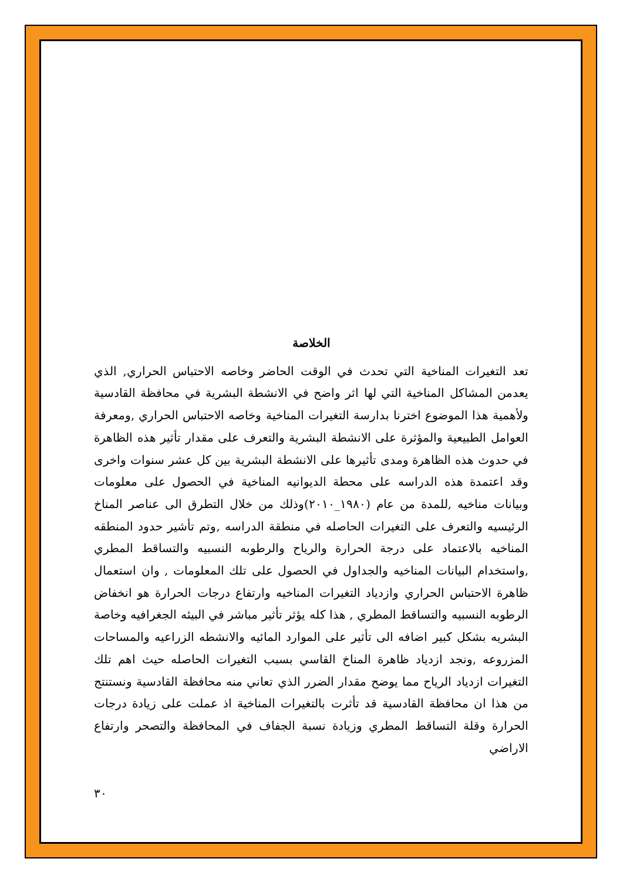الخلاصة
تعد التغيرات المناخية التي تحدث في الوقت الحاضر وخاصه الاحتباس الحراري, الذي يعدمن المشاكل المناخية التي لها اثر واضح في الانشطة البشرية في محافظة القادسية ولأهمية هذا الموضوع اخترنا بدارسة التغيرات المناخية وخاصه الاحتباس الحراري ,ومعرفة العوامل الطبيعية والمؤثرة على الانشطة البشرية والتعرف على مقدار تأثير هذه الظاهرة في حدوث هذه الظاهرة ومدى تأثيرها على الانشطة البشرية بين كل عشر سنوات واخرى وقد اعتمدة هذه الدراسه على محطة الديوانيه المناخية في الحصول على معلومات وبيانات مناخيه ,للمدة من عام (١٩٨٠_٢٠١٠)وذلك من خلال التطرق الى عناصر المناخ الرئيسيه والتعرف على التغيرات الحاصله في منطقة الدراسه ,وتم تأشير حدود المنطقه المناخيه بالاعتماد على درجة الحرارة والرياح والرطوبه النسبيه والتساقط المطري ,واستخدام البيانات المناخيه والجداول في الحصول على تلك المعلومات , وان استعمال ظاهرة الاحتباس الحراري وازدياد التغيرات المناخيه وارتفاع درجات الحرارة هو انخفاض الرطوبه النسبيه والتساقط المطري , هذا كله يؤثر تأثير مباشر في البيئه الجغرافيه وخاصة البشريه بشكل كبير اضافه الى تأثير على الموارد المائيه والانشطه الزراعيه والمساحات المزروعه ,ونجد ازدياد ظاهرة المناخ القاسي بسبب التغيرات الحاصله حيث اهم تلك التغيرات ازدياد الرياح مما يوضح مقدار الضرر الذي تعاني منه محافظة القادسية ونستنتج من هذا ان محافظة القادسية قد تأثرت بالتغيرات المناخية اذ عملت على زيادة درجات الحرارة وقلة التساقط المطري وزيادة نسبة الجفاف في المحافظة والتصحر وارتفاع الاراضي
٣٠